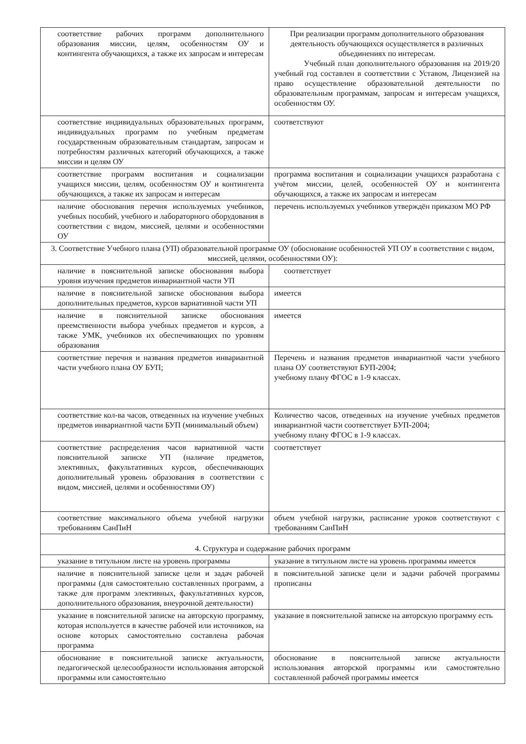| соответствие рабочих программ дополнительного образования миссии, целям, особенностям ОУ и контингента обучающихся, а также их запросам и интересам | При реализации программ дополнительного образования деятельность обучающихся осуществляется в различных объединениях по интересам. Учебный план дополнительного образования на 2019/20 учебный год составлен в соответствии с Уставом, Лицензией на право осуществление образовательной деятельности по образовательным программам, запросам и интересам учащихся, особенностям ОУ. |
| соответствие индивидуальных образовательных программ, индивидуальных программ по учебным предметам государственным образовательным стандартам, запросам и потребностям различных категорий обучающихся, а также миссии и целям ОУ | соответствуют |
| соответствие программ воспитания и социализации учащихся миссии, целям, особенностям ОУ и контингента обучающихся, а также их запросам и интересам | программа воспитания и социализации учащихся разработана с учётом миссии, целей, особенностей ОУ и контингента обучающихся, а также их запросам и интересам |
| наличие обоснования перечня используемых учебников, учебных пособий, учебного и лабораторного оборудования в соответствии с видом, миссией, целями и особенностями ОУ | перечень используемых учебников утверждён приказом МО РФ |
| 3. Соответствие Учебного плана (УП) образовательной программе ОУ (обоснование особенностей УП ОУ в соответствии с видом, миссией, целями, особенностями ОУ): | |
| наличие в пояснительной записке обоснования выбора уровня изучения предметов инвариантной части УП | соответствует |
| наличие в пояснительной записке обоснования выбора дополнительных предметов, курсов вариативной части УП | имеется |
| наличие в пояснительной записке обоснования преемственности выбора учебных предметов и курсов, а также УМК, учебников их обеспечивающих по уровням образования | имеется |
| соответствие перечня и названия предметов инвариантной части учебного плана ОУ БУП; | Перечень и названия предметов инвариантной части учебного плана ОУ соответствуют БУП-2004; учебному плану ФГОС в 1-9 классах. |
| соответствие кол-ва часов, отведенных на изучение учебных предметов инвариантной части БУП (минимальный объем) | Количество часов, отведенных на изучение учебных предметов инвариантной части соответствует БУП-2004; учебному плану ФГОС в 1-9 классах. |
| соответствие распределения часов вариативной части пояснительной записке УП (наличие предметов, элективных, факультативных курсов, обеспечивающих дополнительный уровень образования в соответствии с видом, миссией, целями и особенностями ОУ) | соответствует |
| соответствие максимального объема учебной нагрузки требованиям СанПиН | объем учебной нагрузки, расписание уроков соответствуют с требованиям СанПиН |
| 4. Структура и содержание рабочих программ | |
| указание в титульном листе на уровень программы | указание в титульном листе на уровень программы имеется |
| наличие в пояснительной записке цели и задач рабочей программы (для самостоятельно составленных программ, а также для программ элективных, факультативных курсов, дополнительного образования, внеурочной деятельности) | в пояснительной записке цели и задачи рабочей программы прописаны |
| указание в пояснительной записке на авторскую программу, которая используется в качестве рабочей или источников, на основе которых самостоятельно составлена рабочая программа | указание в пояснительной записке на авторскую программу есть |
| обоснование в пояснительной записке актуальности, педагогической целесообразности использования авторской программы или самостоятельно | обоснование в пояснительной записке актуальности использования авторской программы или самостоятельно составленной рабочей программы имеется |